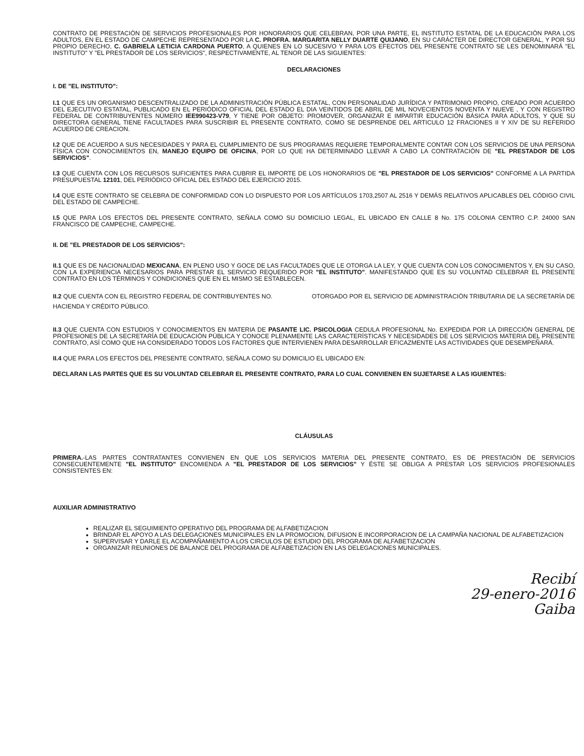CONTRATO DE PRESTACIÓN DE SERVICIOS PROFESIONALES POR HONORARIOS QUE CELEBRAN, POR UNA PARTE, EL INSTITUTO ESTATAL DE LA EDUCACIÓN PARA LOS ADULTOS, EN EL ESTADO DE CAMPECHE REPRESENTADO POR LA C. PROFRA. MARGARITA NELLY DUARTE QUIJANO, EN SU CARÁCTER DE DIRECTOR GENERAL, Y POR SU PROPIO DERECHO, C. GABRIELA LETICIA CARDONA PUERTO, A QUIENES EN LO SUCESIVO Y PARA LOS EFECTOS DEL PRESENTE CONTRATO SE LES DENOMINARÁ "EL INSTITUTO" Y "EL PRESTADOR DE LOS SERVICIOS", RESPECTIVAMENTE, AL TENOR DE LAS SIGUIENTES:
DECLARACIONES
I. DE "EL INSTITUTO":
I.1 QUE ES UN ORGANISMO DESCENTRALIZADO DE LA ADMINISTRACIÓN PÚBLICA ESTATAL, CON PERSONALIDAD JURÍDICA Y PATRIMONIO PROPIO, CREADO POR ACUERDO DEL EJECUTIVO ESTATAL, PUBLICADO EN EL PERIÓDICO OFICIAL DEL ESTADO EL DIA VEINTIDOS DE ABRIL DE MIL NOVECIENTOS NOVENTA Y NUEVE , Y CON REGISTRO FEDERAL DE CONTRIBUYENTES NÚMERO IEE990423-V79, Y TIENE POR OBJETO: PROMOVER, ORGANIZAR E IMPARTIR EDUCACIÓN BÁSICA PARA ADULTOS, Y QUE SU DIRECTORA GENERAL TIENE FACULTADES PARA SUSCRIBIR EL PRESENTE CONTRATO, COMO SE DESPRENDE DEL ARTICULO 12 FRACIONES II Y XIV DE SU REFERIDO ACUERDO DE CREACION.
I.2 QUE DE ACUERDO A SUS NECESIDADES Y PARA EL CUMPLIMIENTO DE SUS PROGRAMAS REQUIERE TEMPORALMENTE CONTAR CON LOS SERVICIOS DE UNA PERSONA FÍSICA CON CONOCIMIENTOS EN, MANEJO EQUIPO DE OFICINA, POR LO QUE HA DETERMINADO LLEVAR A CABO LA CONTRATACIÓN DE "EL PRESTADOR DE LOS SERVICIOS".
I.3 QUE CUENTA CON LOS RECURSOS SUFICIENTES PARA CUBRIR EL IMPORTE DE LOS HONORARIOS DE "EL PRESTADOR DE LOS SERVICIOS" CONFORME A LA PARTIDA PRESUPUESTAL 12101, DEL PERIÓDICO OFICIAL DEL ESTADO DEL EJERCICIO 2015.
I.4 QUE ESTE CONTRATO SE CELEBRA DE CONFORMIDAD CON LO DISPUESTO POR LOS ARTÍCULOS 1703,2507 AL 2516 Y DEMÁS RELATIVOS APLICABLES DEL CÓDIGO CIVIL DEL ESTADO DE CAMPECHE.
I.5 QUE PARA LOS EFECTOS DEL PRESENTE CONTRATO, SEÑALA COMO SU DOMICILIO LEGAL, EL UBICADO EN CALLE 8 No. 175 COLONIA CENTRO C.P. 24000 SAN FRANCISCO DE CAMPECHE, CAMPECHE.
II. DE "EL PRESTADOR DE LOS SERVICIOS":
II.1 QUE ES DE NACIONALIDAD MEXICANA, EN PLENO USO Y GOCE DE LAS FACULTADES QUE LE OTORGA LA LEY, Y QUE CUENTA CON LOS CONOCIMIENTOS Y, EN SU CASO, CON LA EXPERIENCIA NECESARIOS PARA PRESTAR EL SERVICIO REQUERIDO POR "EL INSTITUTO". MANIFESTANDO QUE ES SU VOLUNTAD CELEBRAR EL PRESENTE CONTRATO EN LOS TÉRMINOS Y CONDICIONES QUE EN EL MISMO SE ESTABLECEN.
II.2 QUE CUENTA CON EL REGISTRO FEDERAL DE CONTRIBUYENTES NO. OTORGADO POR EL SERVICIO DE ADMINISTRACIÓN TRIBUTARIA DE LA SECRETARÍA DE HACIENDA Y CRÉDITO PÚBLICO.
II.3 QUE CUENTA CON ESTUDIOS Y CONOCIMIENTOS EN MATERIA DE PASANTE LIC. PSICOLOGIA CEDULA PROFESIONAL No. EXPEDIDA POR LA DIRECCIÓN GENERAL DE PROFESIONES DE LA SECRETARÍA DE EDUCACIÓN PÚBLICA Y CONOCE PLENAMENTE LAS CARACTERÍSTICAS Y NECESIDADES DE LOS SERVICIOS MATERIA DEL PRESENTE CONTRATO, ASÍ COMO QUE HA CONSIDERADO TODOS LOS FACTORES QUE INTERVIENEN PARA DESARROLLAR EFICAZMENTE LAS ACTIVIDADES QUE DESEMPEÑARÁ.
II.4 QUE PARA LOS EFECTOS DEL PRESENTE CONTRATO, SEÑALA COMO SU DOMICILIO EL UBICADO EN:
DECLARAN LAS PARTES QUE ES SU VOLUNTAD CELEBRAR EL PRESENTE CONTRATO, PARA LO CUAL CONVIENEN EN SUJETARSE A LAS IGUIENTES:
CLÁUSULAS
PRIMERA.-LAS PARTES CONTRATANTES CONVIENEN EN QUE LOS SERVICIOS MATERIA DEL PRESENTE CONTRATO, ES DE PRESTACIÓN DE SERVICIOS CONSECUENTEMENTE "EL INSTITUTO" ENCOMIENDA A "EL PRESTADOR DE LOS SERVICIOS" Y ÉSTE SE OBLIGA A PRESTAR LOS SERVICIOS PROFESIONALES CONSISTENTES EN:
AUXILIAR ADMINISTRATIVO
REALIZAR EL SEGUIMIENTO OPERATIVO DEL PROGRAMA DE ALFABETIZACION
BRINDAR EL APOYO A LAS DELEGACIONES MUNICIPALES EN LA PROMOCION, DIFUSION E INCORPORACION DE LA CAMPAÑA NACIONAL DE ALFABETIZACION
SUPERVISAR Y DARLE EL ACOMPAÑAMIENTO A LOS CIRCULOS DE ESTUDIO DEL PROGRAMA DE ALFABETIZACION
ORGANIZAR REUNIONES DE BALANCE DEL PROGRAMA DE ALFABETIZACION EN LAS DELEGACIONES MUNICIPALES.
Recibí
29-enero-2016
Gaiba